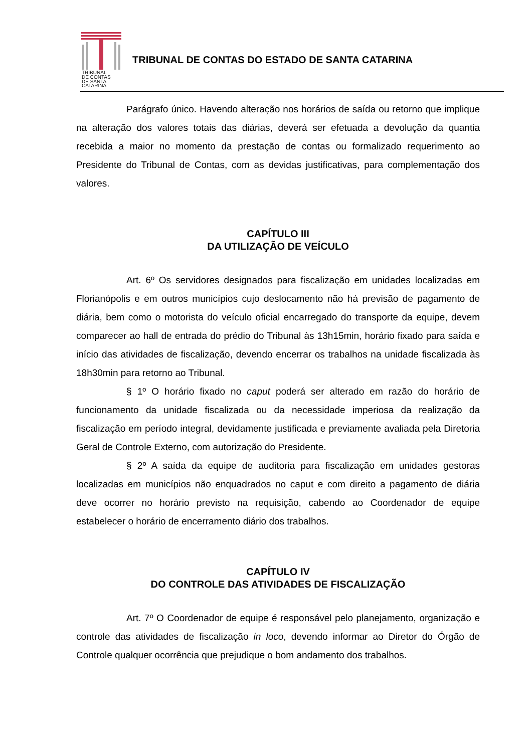TRIBUNAL
DE CONTAS
DE SANTA
CATARINA
TRIBUNAL DE CONTAS DO ESTADO DE SANTA CATARINA
Parágrafo único. Havendo alteração nos horários de saída ou retorno que implique na alteração dos valores totais das diárias, deverá ser efetuada a devolução da quantia recebida a maior no momento da prestação de contas ou formalizado requerimento ao Presidente do Tribunal de Contas, com as devidas justificativas, para complementação dos valores.
CAPÍTULO III
DA UTILIZAÇÃO DE VEÍCULO
Art. 6º Os servidores designados para fiscalização em unidades localizadas em Florianópolis e em outros municípios cujo deslocamento não há previsão de pagamento de diária, bem como o motorista do veículo oficial encarregado do transporte da equipe, devem comparecer ao hall de entrada do prédio do Tribunal às 13h15min, horário fixado para saída e início das atividades de fiscalização, devendo encerrar os trabalhos na unidade fiscalizada às 18h30min para retorno ao Tribunal.
§ 1º O horário fixado no caput poderá ser alterado em razão do horário de funcionamento da unidade fiscalizada ou da necessidade imperiosa da realização da fiscalização em período integral, devidamente justificada e previamente avaliada pela Diretoria Geral de Controle Externo, com autorização do Presidente.
§ 2º A saída da equipe de auditoria para fiscalização em unidades gestoras localizadas em municípios não enquadrados no caput e com direito a pagamento de diária deve ocorrer no horário previsto na requisição, cabendo ao Coordenador de equipe estabelecer o horário de encerramento diário dos trabalhos.
CAPÍTULO IV
DO CONTROLE DAS ATIVIDADES DE FISCALIZAÇÃO
Art. 7º O Coordenador de equipe é responsável pelo planejamento, organização e controle das atividades de fiscalização in loco, devendo informar ao Diretor do Órgão de Controle qualquer ocorrência que prejudique o bom andamento dos trabalhos.